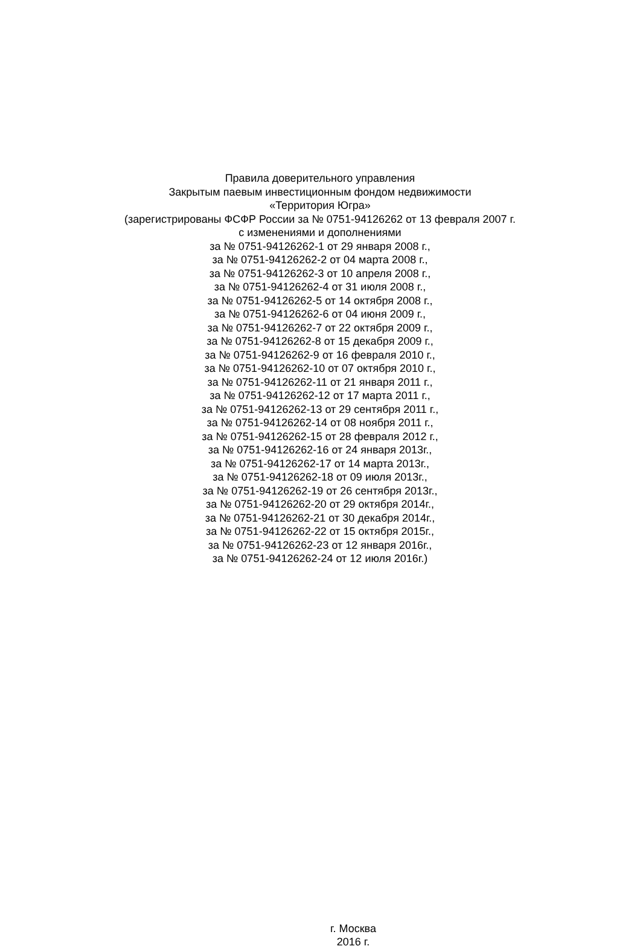Правила доверительного управления
Закрытым паевым инвестиционным фондом недвижимости
«Территория Югра»
(зарегистрированы ФСФР России за № 0751-94126262 от 13 февраля 2007 г.
с изменениями и дополнениями
за № 0751-94126262-1 от 29 января 2008 г.,
за № 0751-94126262-2 от 04 марта 2008 г.,
за № 0751-94126262-3 от 10 апреля 2008 г.,
за № 0751-94126262-4 от 31 июля 2008 г.,
за № 0751-94126262-5 от 14 октября 2008 г.,
за № 0751-94126262-6 от 04 июня 2009 г.,
за № 0751-94126262-7 от 22 октября 2009 г.,
за № 0751-94126262-8 от 15 декабря 2009 г.,
за № 0751-94126262-9 от 16 февраля 2010 г.,
за № 0751-94126262-10 от 07 октября 2010 г.,
за № 0751-94126262-11 от 21 января 2011 г.,
за № 0751-94126262-12 от 17 марта 2011 г.,
за № 0751-94126262-13 от 29 сентября 2011 г.,
за № 0751-94126262-14 от 08 ноября 2011 г.,
за № 0751-94126262-15 от 28 февраля 2012 г.,
за № 0751-94126262-16 от 24 января 2013г.,
за № 0751-94126262-17 от 14 марта 2013г.,
за № 0751-94126262-18 от 09 июля 2013г.,
за № 0751-94126262-19 от 26 сентября 2013г.,
за № 0751-94126262-20 от 29 октября 2014г.,
за № 0751-94126262-21 от 30 декабря 2014г.,
за № 0751-94126262-22 от 15 октября 2015г.,
за № 0751-94126262-23 от 12 января 2016г.,
за № 0751-94126262-24 от 12 июля 2016г.)
г. Москва
2016 г.